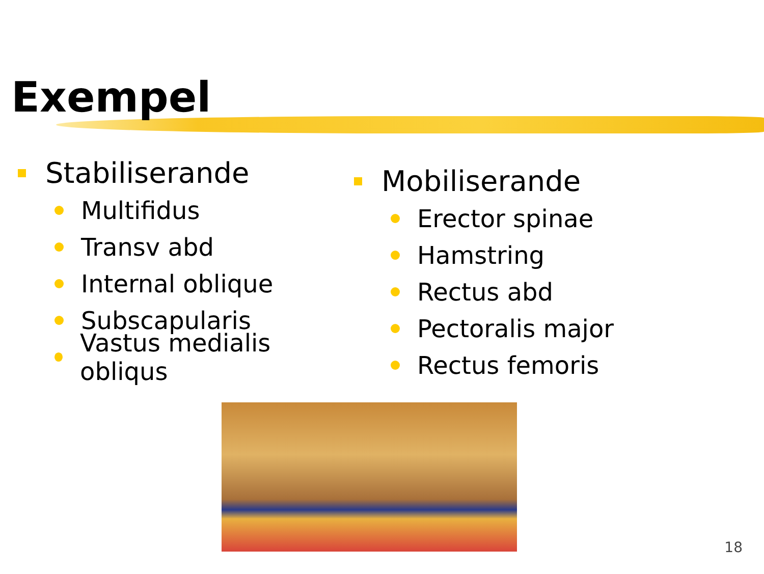Exempel
Stabiliserande
Multifidus
Transv abd
Internal oblique
Subscapularis
Vastus medialis obliqus
Mobiliserande
Erector spinae
Hamstring
Rectus abd
Pectoralis major
Rectus femoris
18